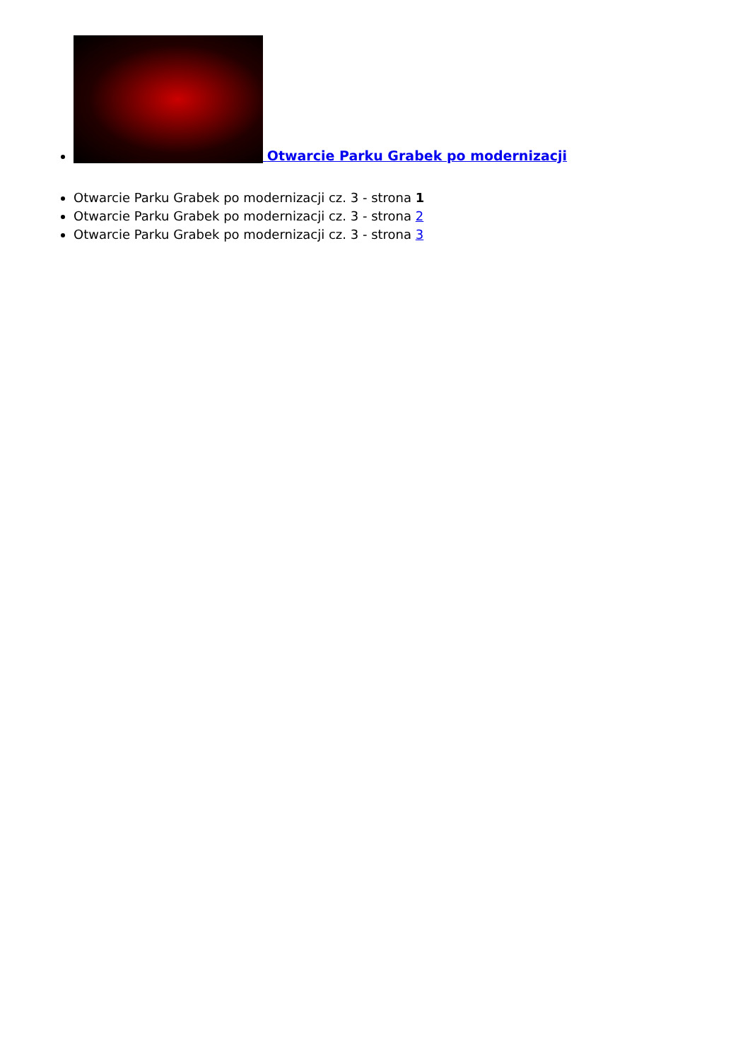Otwarcie Parku Grabek po modernizacji
Otwarcie Parku Grabek po modernizacji cz. 3 - strona 1
Otwarcie Parku Grabek po modernizacji cz. 3 - strona 2
Otwarcie Parku Grabek po modernizacji cz. 3 - strona 3